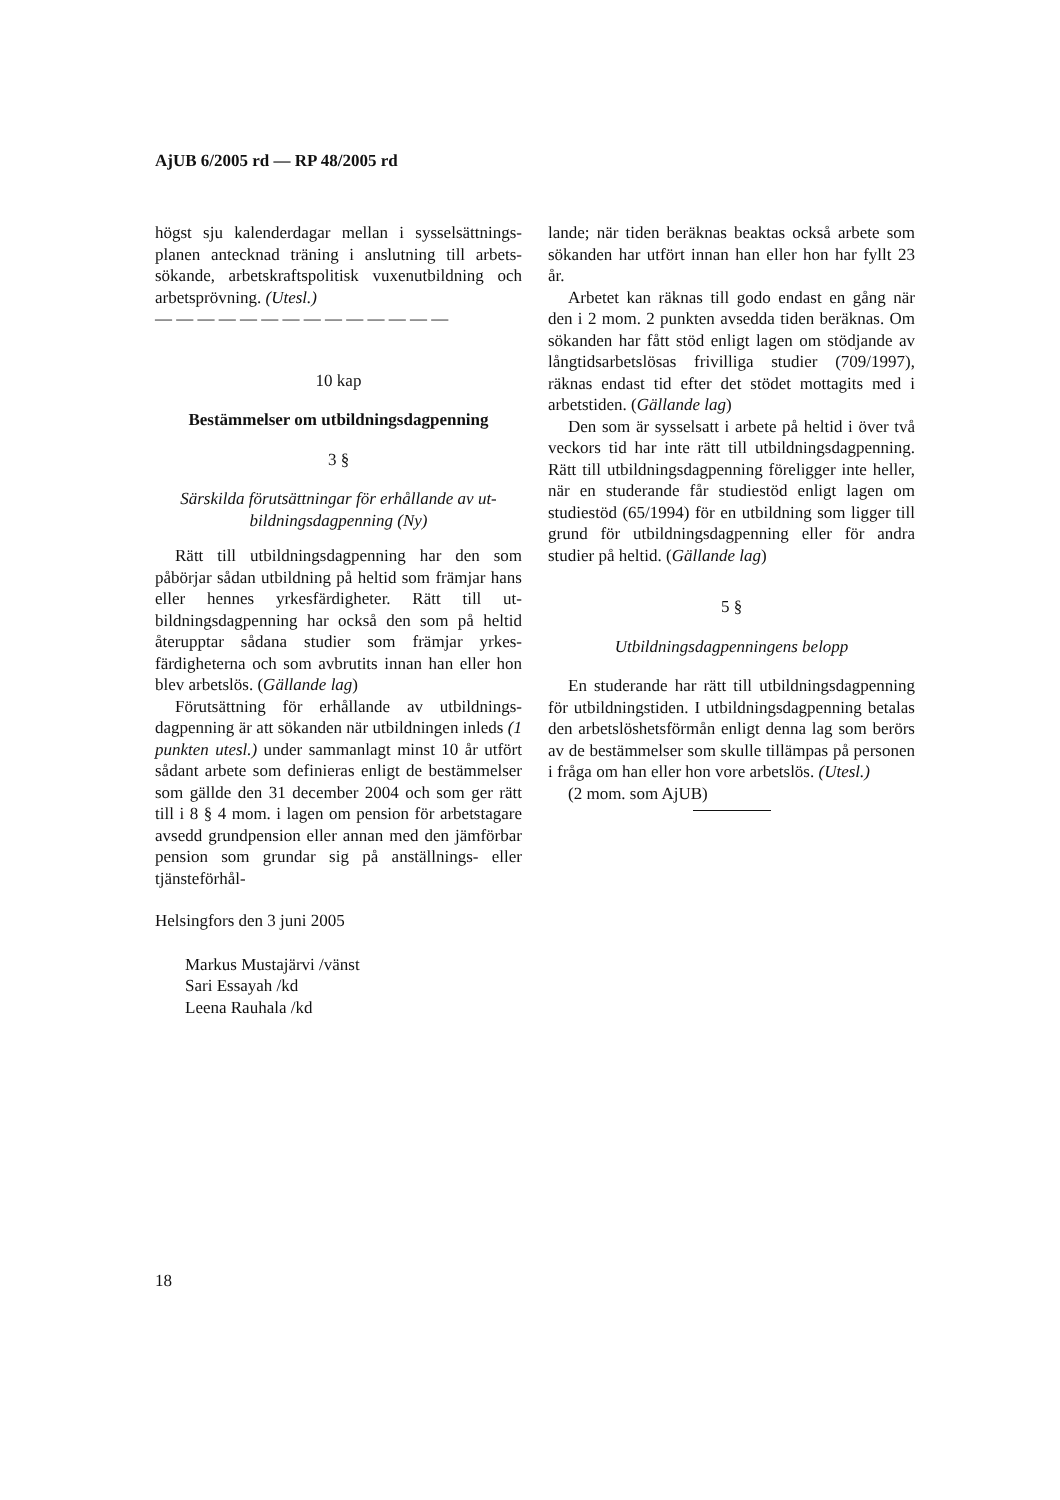AjUB 6/2005 rd — RP 48/2005 rd
högst sju kalenderdagar mellan i sysselsättnings­planen antecknad träning i anslutning till arbets­sökande, arbetskraftspolitisk vuxenutbildning och arbetsprövning. (Utesl.)
— — — — — — — — — — — — — —
10 kap
Bestämmelser om utbildningsdagpenning
3 §
Särskilda förutsättningar för erhållande av ut­bildningsdagpenning (Ny)
Rätt till utbildningsdagpenning har den som påbörjar sådan utbildning på heltid som främjar hans eller hennes yrkesfärdigheter. Rätt till ut­bildningsdagpenning har också den som på hel­tid återupptar sådana studier som främjar yrkes­färdigheterna och som avbrutits innan han eller hon blev arbetslös. (Gällande lag)
Förutsättning för erhållande av utbildnings­dagpenning är att sökanden när utbildningen in­leds (1 punkten utesl.) under sammanlagt minst 10 år utfört sådant arbete som definieras enligt de bestämmelser som gällde den 31 december 2004 och som ger rätt till i 8 § 4 mom. i lagen om pension för arbetstagare avsedd grundpension eller annan med den jämförbar pension som grundar sig på anställnings- eller tjänsteförhål-
lande; när tiden beräknas beaktas också arbete som sökanden har utfört innan han eller hon har fyllt 23 år.
Arbetet kan räknas till godo endast en gång när den i 2 mom. 2 punkten avsedda tiden beräk­nas. Om sökanden har fått stöd enligt lagen om stödjande av långtidsarbetslösas frivilliga stu­dier (709/1997), räknas endast tid efter det stö­det mottagits med i arbetstiden. (Gällande lag)
Den som är sysselsatt i arbete på heltid i över två veckors tid har inte rätt till utbildningsdag­penning. Rätt till utbildningsdagpenning förelig­ger inte heller, när en studerande får studiestöd enligt lagen om studiestöd (65/1994) för en ut­bildning som ligger till grund för utbildnings­dagpenning eller för andra studier på heltid. (Gällande lag)
5 §
Utbildningsdagpenningens belopp
En studerande har rätt till utbildningsdag­penning för utbildningstiden. I utbildningsdag­penning betalas den arbetslöshetsförmån enligt denna lag som berörs av de bestämmelser som skulle tillämpas på personen i fråga om han eller hon vore arbetslös. (Utesl.)
(2 mom. som AjUB)
Helsingfors den 3 juni 2005
Markus Mustajärvi /vänst
Sari Essayah /kd
Leena Rauhala /kd
18